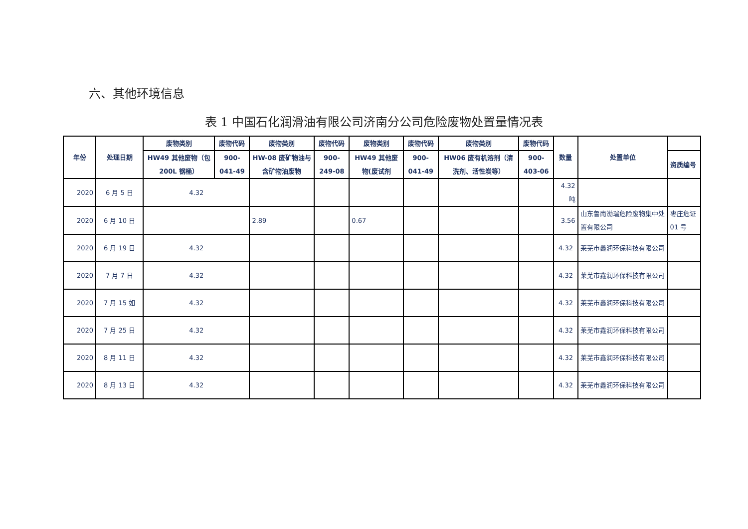六、其他环境信息
表 1 中国石化润滑油有限公司济南分公司危险废物处置量情况表
| 年份 | 处理日期 | 废物类别 | 废物代码 | 废物类别 | 废物代码 | 废物类别 | 废物代码 | 废物类别 | 废物代码 | 数量 | 处置单位 | |
| --- | --- | --- | --- | --- | --- | --- | --- | --- | --- | --- | --- | --- |
| | | HW49 其他废物（包 200L 钢桶） | 900-041-49 | HW-08 废矿物油与含矿物油废物 | 900-249-08 | HW49 其他废物(废试剂 | 900-041-49 | HW06 废有机溶剂（清洗剂、活性炭等） | 900-403-06 | | | 资质编号 |
| 2020 | 6 月 5 日 | 4.32 | | | | | | | | 4.32 吨 | | |
| 2020 | 6 月 10 日 | | | 2.89 | | 0.67 | | | | 3.56 | 山东鲁南渤瑞危险废物集中处置有限公司 | 枣庄危证 01 号 |
| 2020 | 6 月 19 日 | 4.32 | | | | | | | | 4.32 | 莱芜市鑫润环保科技有限公司 | |
| 2020 | 7 月 7 日 | 4.32 | | | | | | | | 4.32 | 莱芜市鑫润环保科技有限公司 | |
| 2020 | 7 月 15 如 | 4.32 | | | | | | | | 4.32 | 莱芜市鑫润环保科技有限公司 | |
| 2020 | 7 月 25 日 | 4.32 | | | | | | | | 4.32 | 莱芜市鑫润环保科技有限公司 | |
| 2020 | 8 月 11 日 | 4.32 | | | | | | | | 4.32 | 莱芜市鑫润环保科技有限公司 | |
| 2020 | 8 月 13 日 | 4.32 | | | | | | | | 4.32 | 莱芜市鑫润环保科技有限公司 | |